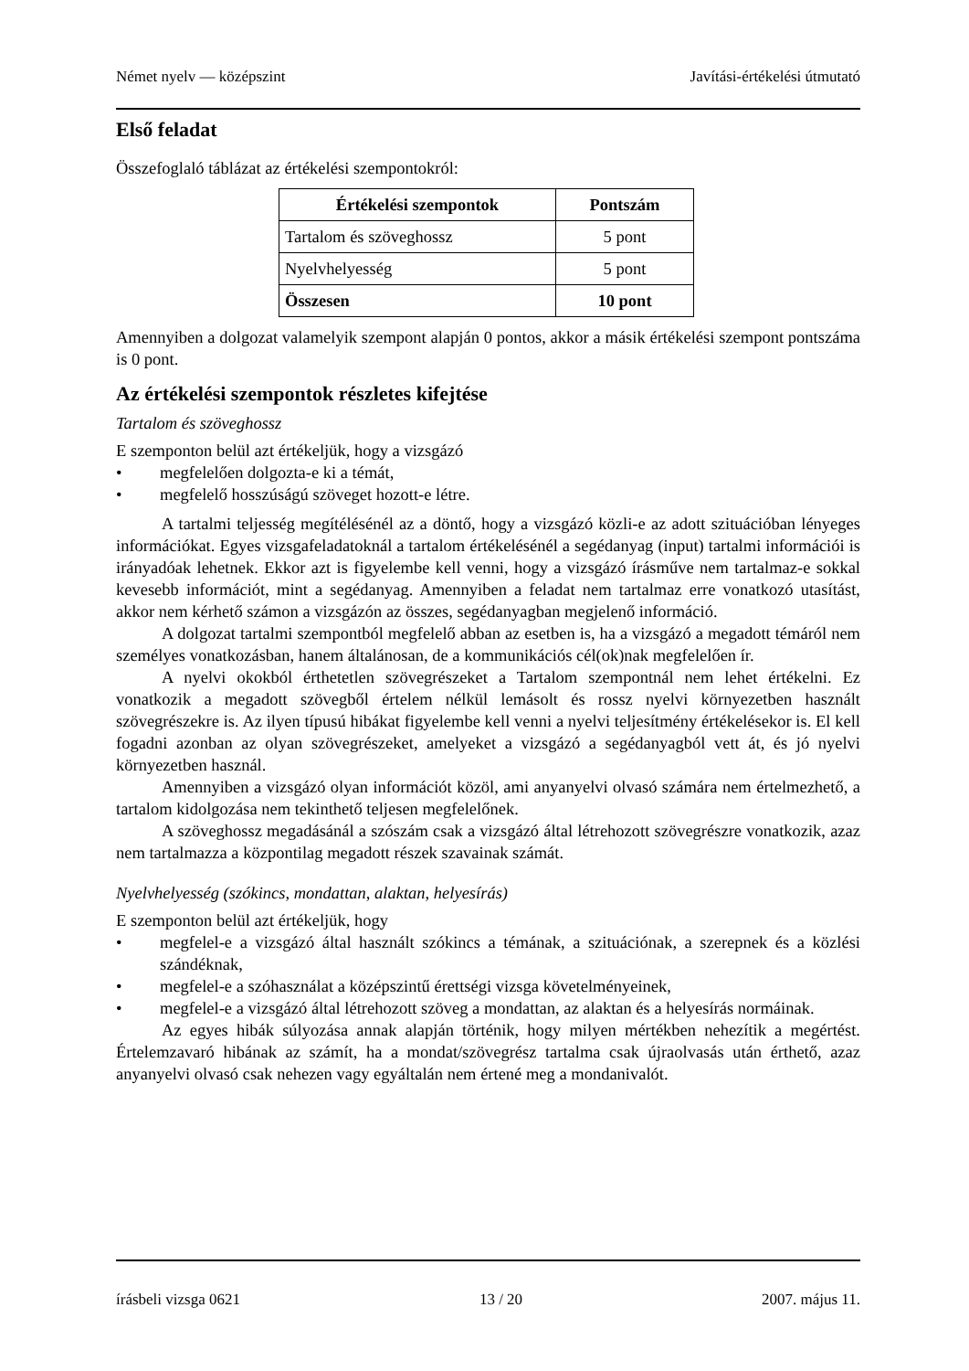Német nyelv — középszint Javítási-értékelési útmutató
Első feladat
Összefoglaló táblázat az értékelési szempontokról:
| Értékelési szempontok | Pontszám |
| --- | --- |
| Tartalom és szöveghossz | 5 pont |
| Nyelvhelyesség | 5 pont |
| Összesen | 10 pont |
Amennyiben a dolgozat valamelyik szempont alapján 0 pontos, akkor a másik értékelési szempont pontszáma is 0 pont.
Az értékelési szempontok részletes kifejtése
Tartalom és szöveghossz
E szemponton belül azt értékeljük, hogy a vizsgázó
• megfelelően dolgozta-e ki a témát,
• megfelelő hosszúságú szöveget hozott-e létre.
A tartalmi teljesség megítélésénél az a döntő, hogy a vizsgázó közli-e az adott szituációban lényeges információkat. Egyes vizsgafeladatoknál a tartalom értékelésénél a segédanyag (input) tartalmi információi is irányadóak lehetnek. Ekkor azt is figyelembe kell venni, hogy a vizsgázó írásműve nem tartalmaz-e sokkal kevesebb információt, mint a segédanyag. Amennyiben a feladat nem tartalmaz erre vonatkozó utasítást, akkor nem kérhető számon a vizsgázón az összes, segédanyagban megjelenő információ.
A dolgozat tartalmi szempontból megfelelő abban az esetben is, ha a vizsgázó a megadott témáról nem személyes vonatkozásban, hanem általánosan, de a kommunikációs cél(ok)nak megfelelően ír.
A nyelvi okokból érthetetlen szövegrészeket a Tartalom szempontnál nem lehet értékelni. Ez vonatkozik a megadott szövegből értelem nélkül lemásolt és rossz nyelvi környezetben használt szövegrészekre is. Az ilyen típusú hibákat figyelembe kell venni a nyelvi teljesítmény értékelésekor is. El kell fogadni azonban az olyan szövegrészeket, amelyeket a vizsgázó a segédanyagból vett át, és jó nyelvi környezetben használ.
Amennyiben a vizsgázó olyan információt közöl, ami anyanyelvi olvasó számára nem értelmezhető, a tartalom kidolgozása nem tekinthető teljesen megfelelőnek.
A szöveghossz megadásánál a szószám csak a vizsgázó által létrehozott szövegrészre vonatkozik, azaz nem tartalmazza a központilag megadott részek szavainak számát.
Nyelvhelyesség (szókincs, mondattan, alaktan, helyesírás)
E szemponton belül azt értékeljük, hogy
• megfelel-e a vizsgázó által használt szókincs a témának, a szituációnak, a szerepnek és a közlési szándéknak,
• megfelel-e a szóhasználat a középszintű érettségi vizsga követelményeinek,
• megfelel-e a vizsgázó által létrehozott szöveg a mondattan, az alaktan és a helyesírás normáinak.
Az egyes hibák súlyozása annak alapján történik, hogy milyen mértékben nehezítik a megértést. Értelemzavaró hibának az számít, ha a mondat/szövegrész tartalma csak újraolvasás után érthető, azaz anyanyelvi olvasó csak nehezen vagy egyáltalán nem értené meg a mondanivalót.
írásbeli vizsga 0621 13 / 20 2007. május 11.